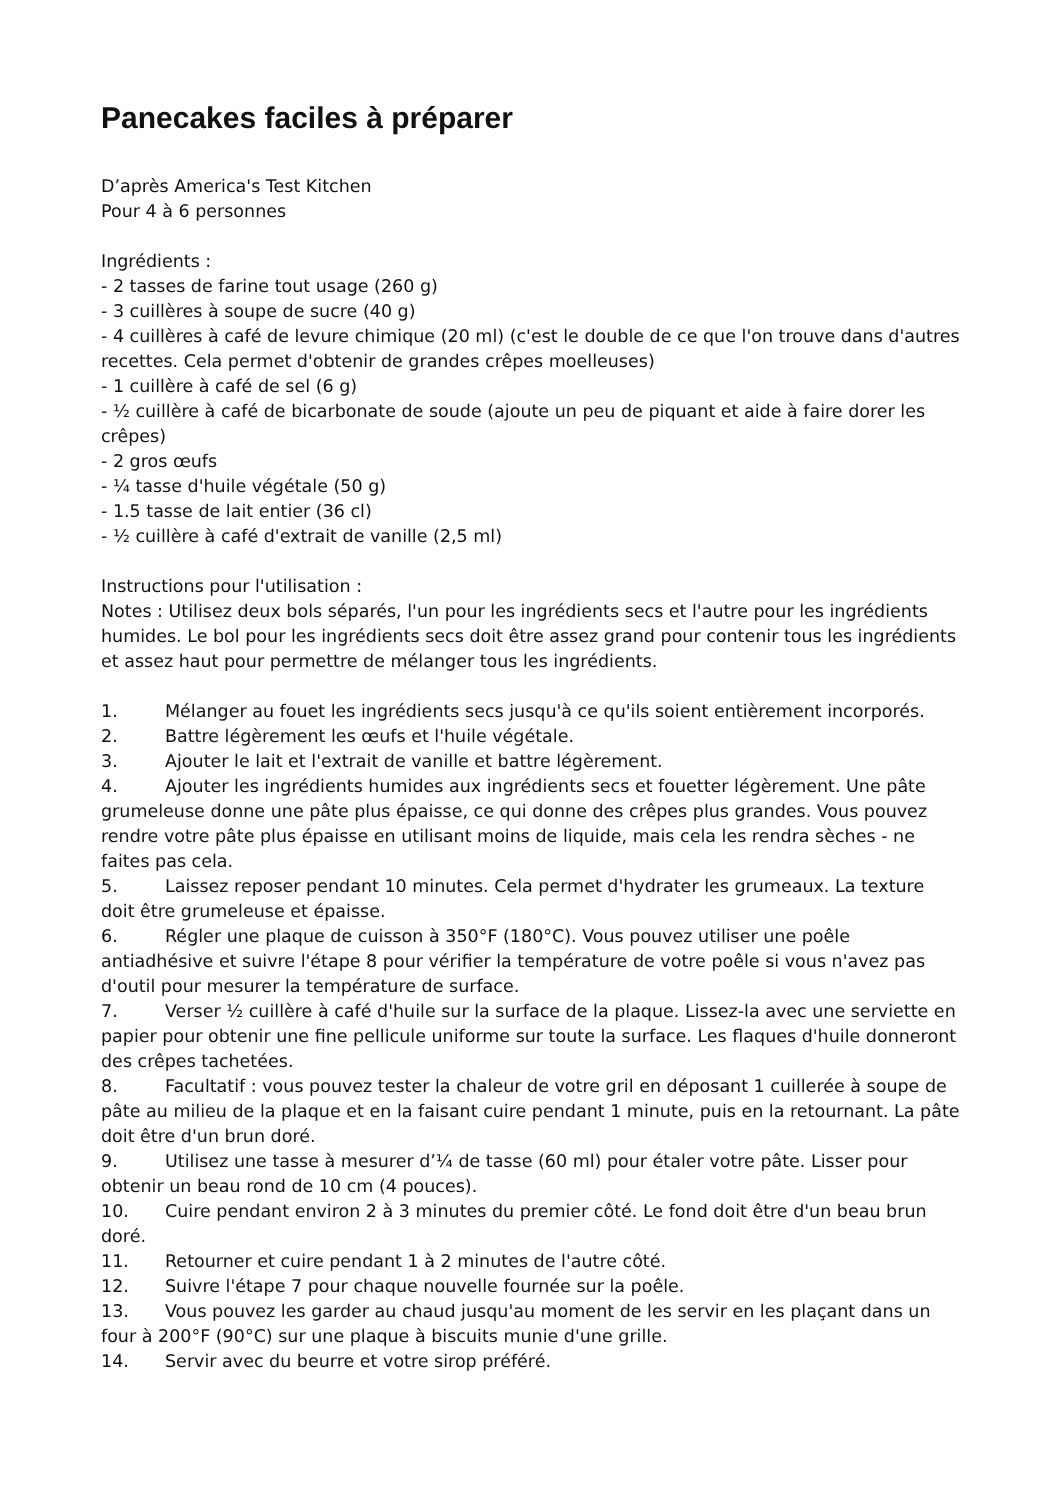Panecakes faciles à préparer
D’après America's Test Kitchen
Pour 4 à 6 personnes
Ingrédients :
- 2 tasses de farine tout usage (260 g)
- 3 cuillères à soupe de sucre (40 g)
- 4 cuillères à café de levure chimique (20 ml) (c'est le double de ce que l'on trouve dans d'autres recettes. Cela permet d'obtenir de grandes crêpes moelleuses)
- 1 cuillère à café de sel (6 g)
- ½ cuillère à café de bicarbonate de soude (ajoute un peu de piquant et aide à faire dorer les crêpes)
- 2 gros œufs
- ¼ tasse d'huile végétale (50 g)
- 1.5 tasse de lait entier (36 cl)
- ½ cuillère à café d'extrait de vanille (2,5 ml)
Instructions pour l'utilisation :
Notes : Utilisez deux bols séparés, l'un pour les ingrédients secs et l'autre pour les ingrédients humides. Le bol pour les ingrédients secs doit être assez grand pour contenir tous les ingrédients et assez haut pour permettre de mélanger tous les ingrédients.
1. Mélanger au fouet les ingrédients secs jusqu'à ce qu'ils soient entièrement incorporés.
2. Battre légèrement les œufs et l'huile végétale.
3. Ajouter le lait et l'extrait de vanille et battre légèrement.
4. Ajouter les ingrédients humides aux ingrédients secs et fouetter légèrement. Une pâte grumeleuse donne une pâte plus épaisse, ce qui donne des crêpes plus grandes. Vous pouvez rendre votre pâte plus épaisse en utilisant moins de liquide, mais cela les rendra sèches - ne faites pas cela.
5. Laissez reposer pendant 10 minutes. Cela permet d'hydrater les grumeaux. La texture doit être grumeleuse et épaisse.
6. Régler une plaque de cuisson à 350°F (180°C). Vous pouvez utiliser une poêle antiadhésive et suivre l'étape 8 pour vérifier la température de votre poêle si vous n'avez pas d'outil pour mesurer la température de surface.
7. Verser ½ cuillère à café d'huile sur la surface de la plaque. Lissez-la avec une serviette en papier pour obtenir une fine pellicule uniforme sur toute la surface. Les flaques d'huile donneront des crêpes tachetées.
8. Facultatif : vous pouvez tester la chaleur de votre gril en déposant 1 cuillerée à soupe de pâte au milieu de la plaque et en la faisant cuire pendant 1 minute, puis en la retournant. La pâte doit être d'un brun doré.
9. Utilisez une tasse à mesurer d’¼ de tasse (60 ml) pour étaler votre pâte. Lisser pour obtenir un beau rond de 10 cm (4 pouces).
10. Cuire pendant environ 2 à 3 minutes du premier côté. Le fond doit être d'un beau brun doré.
11. Retourner et cuire pendant 1 à 2 minutes de l'autre côté.
12. Suivre l'étape 7 pour chaque nouvelle fournée sur la poêle.
13. Vous pouvez les garder au chaud jusqu'au moment de les servir en les plaçant dans un four à 200°F (90°C) sur une plaque à biscuits munie d'une grille.
14. Servir avec du beurre et votre sirop préféré.